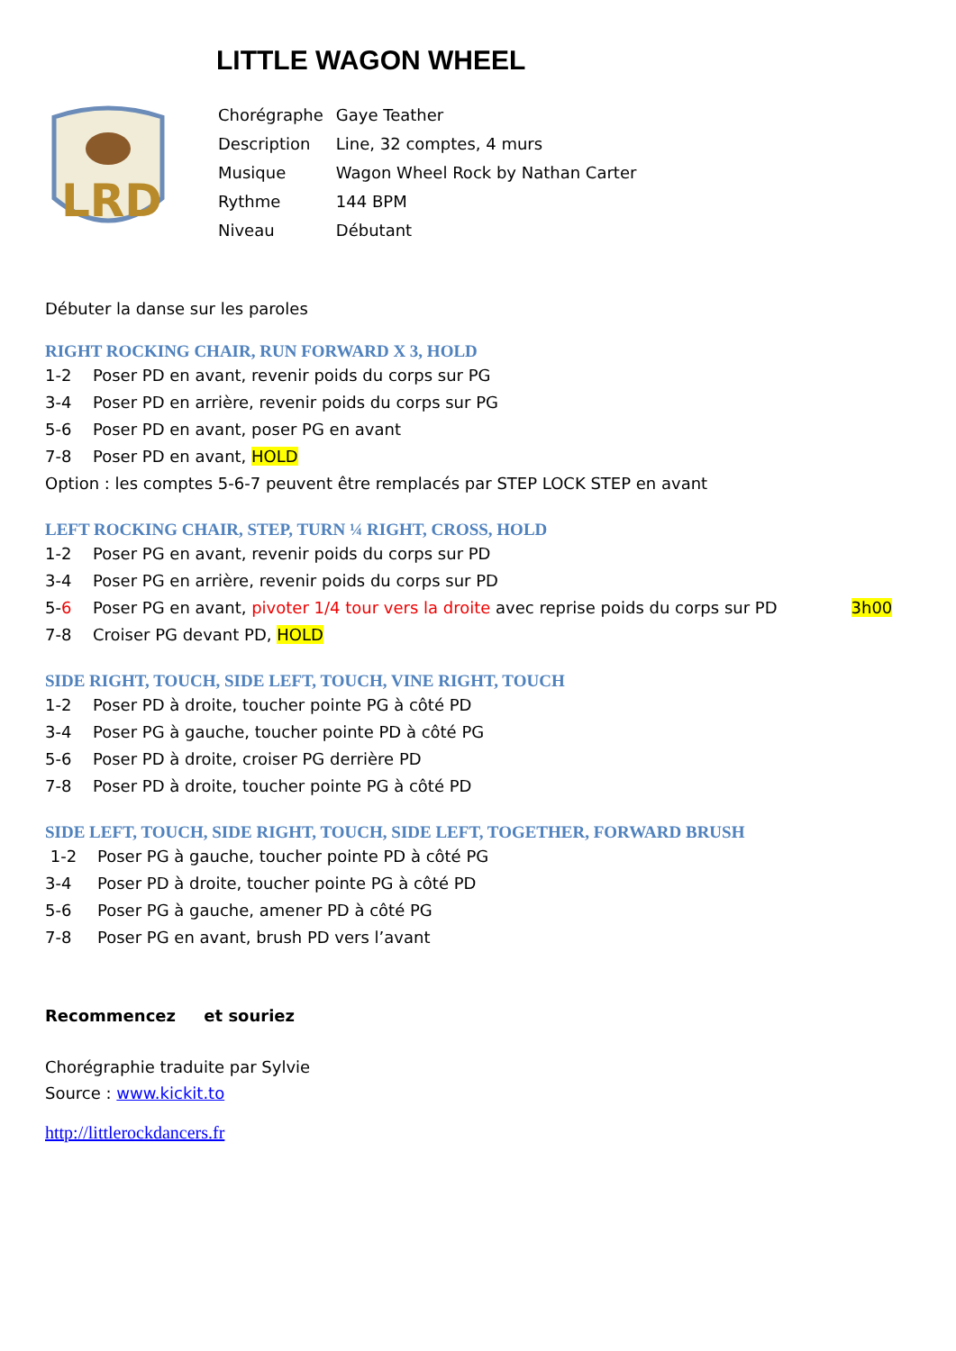LITTLE WAGON WHEEL
LRD
| Chorégraphe | Gaye Teather |
| Description | Line, 32 comptes, 4 murs |
| Musique | Wagon Wheel Rock by Nathan Carter |
| Rythme | 144 BPM |
| Niveau | Débutant |
Débuter la danse sur les paroles
RIGHT ROCKING CHAIR, RUN FORWARD X 3, HOLD
1-2 Poser PD en avant, revenir poids du corps sur PG
3-4 Poser PD en arrière, revenir poids du corps sur PG
5-6 Poser PD en avant, poser PG en avant
7-8 Poser PD en avant, HOLD
Option : les comptes 5-6-7 peuvent être remplacés par STEP LOCK STEP en avant
LEFT ROCKING CHAIR, STEP, TURN ¼ RIGHT, CROSS, HOLD
1-2 Poser PG en avant, revenir poids du corps sur PD
3-4 Poser PG en arrière, revenir poids du corps sur PD
5-6 Poser PG en avant, pivoter 1/4 tour vers la droite avec reprise poids du corps sur PD 3h00
7-8 Croiser PG devant PD, HOLD
SIDE RIGHT, TOUCH, SIDE LEFT, TOUCH, VINE RIGHT, TOUCH
1-2 Poser PD à droite, toucher pointe PG à côté PD
3-4 Poser PG à gauche, toucher pointe PD à côté PG
5-6 Poser PD à droite, croiser PG derrière PD
7-8 Poser PD à droite, toucher pointe PG à côté PD
SIDE LEFT, TOUCH, SIDE RIGHT, TOUCH, SIDE LEFT, TOGETHER, FORWARD BRUSH
1-2 Poser PG à gauche, toucher pointe PD à côté PG
3-4 Poser PD à droite, toucher pointe PG à côté PD
5-6 Poser PG à gauche, amener PD à côté PG
7-8 Poser PG en avant, brush PD vers l’avant
Recommencez et souriez
Chorégraphie traduite par Sylvie
Source : www.kickit.to
http://littlerockdancers.fr